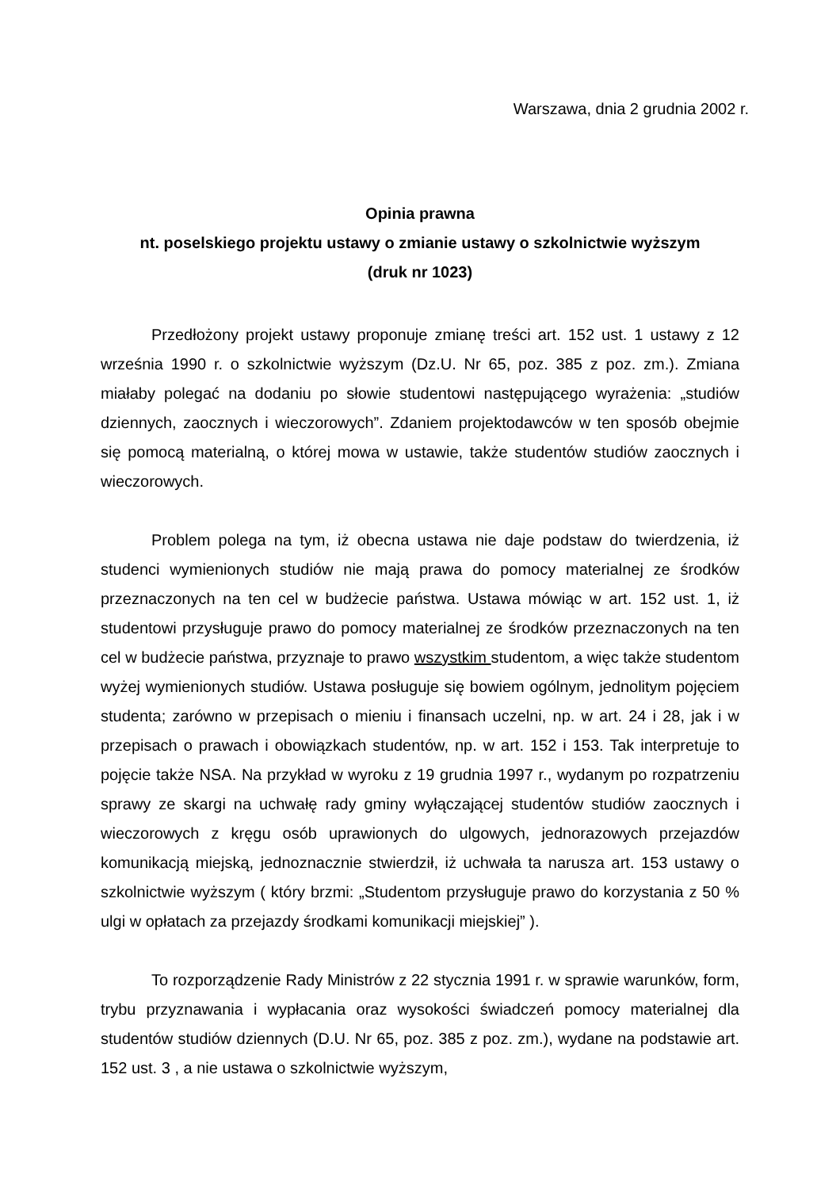Warszawa, dnia 2 grudnia 2002 r.
Opinia prawna
nt. poselskiego projektu ustawy o zmianie ustawy o szkolnictwie wyższym
(druk nr 1023)
Przedłożony projekt ustawy proponuje zmianę treści art. 152 ust. 1 ustawy z 12 września 1990 r. o szkolnictwie wyższym (Dz.U. Nr 65, poz. 385 z poz. zm.). Zmiana miałaby polegać na dodaniu po słowie studentowi następującego wyrażenia: „studiów dziennych, zaocznych i wieczorowych”. Zdaniem projektodawców w ten sposób obejmie się pomocą materialną, o której mowa w ustawie, także studentów studiów zaocznych i wieczorowych.
Problem polega na tym, iż obecna ustawa nie daje podstaw do twierdzenia, iż studenci wymienionych studiów nie mają prawa do pomocy materialnej ze środków przeznaczonych na ten cel w budżecie państwa. Ustawa mówiąc w art. 152 ust. 1, iż studentowi przysługuje prawo do pomocy materialnej ze środków przeznaczonych na ten cel w budżecie państwa, przyznaje to prawo wszystkim studentom, a więc także studentom wyżej wymienionych studiów. Ustawa posługuje się bowiem ogólnym, jednolitym pojęciem studenta; zarówno w przepisach o mieniu i finansach uczelni, np. w art. 24 i 28, jak i w przepisach o prawach i obowiązkach studentów, np. w art. 152 i 153. Tak interpretuje to pojęcie także NSA. Na przykład w wyroku z 19 grudnia 1997 r., wydanym po rozpatrzeniu sprawy ze skargi na uchwałę rady gminy wyłączającej studentów studiów zaocznych i wieczorowych z kręgu osób uprawionych do ulgowych, jednorazowych przejazdów komunikacją miejską, jednoznacznie stwierdził, iż uchwała ta narusza art. 153 ustawy o szkolnictwie wyższym ( który brzmi: „Studentom przysługuje prawo do korzystania z 50 % ulgi w opłatach za przejazdy środkami komunikacji miejskiej” ).
To rozporządzenie Rady Ministrów z 22 stycznia 1991 r. w sprawie warunków, form, trybu przyznawania i wypłacania oraz wysokości świadczeń pomocy materialnej dla studentów studiów dziennych (D.U. Nr 65, poz. 385 z poz. zm.), wydane na podstawie art. 152 ust. 3 , a nie ustawa o szkolnictwie wyższym,